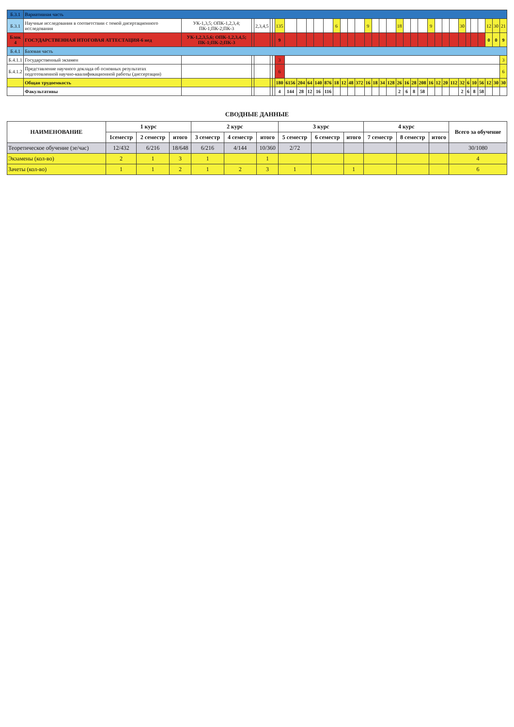| Б.3.1 | Вариативная часть | | | | | | | | | | | | | | | | | | | | | | | | | | | | | | | | | | |
| Б.3.1 | Научные исследования в соответствии с темой дисертационного исследования | УК-1,3,5; ОПК-1,2,3,4; ПК-1;ПК-2;ПК-3 | | 2,3,4,5 | | | 135 | | | | | | 6 | | | | 9 | | | | 18 | | | | 9 | | | | 30 | | | | 12 | 30 | 21 |
| Блок 4 | ГОСУДАРСТВЕННАЯ ИТОГОВАЯ АТТЕСТАЦИЯ-6 нед | УК-1,2,3,5,6; ОПК-1,2,3,4,5; ПК-1;ПК-2;ПК-3 | | | | | 9 | | | | | | | | | | | | | | | | | | | | | | | | | | 0 | 0 | 9 |
| Б.4.1 | Базовая часть | | | | | | | | | | | | | | | | | | | | | | | | | | | | | | | | | | |
| Б.4.1.1 | Государственный экзамен | | | | | | 3 | | | | | | | | | | | | | | | | | | | | | | | | | | | | 3 |
| Б.4.1.2 | Представление научного доклада об основных результатах подготовленной научно-квалификационной работы (диссертации) | | | | | | 6 | | | | | | | | | | | | | | | | | | | | | | | | | | | | 6 |
| | Общая трудоемкость | | | | | | 180 | 6156 | 204 | 64 | 140 | 876 | 18 | 12 | 48 | 372 | 16 | 18 | 34 | 128 | 26 | 16 | 28 | 208 | 16 | 12 | 20 | 112 | 32 | 6 | 10 | 56 | 12 | 30 | 30 |
| | Факультативы | | | | | | 4 | 144 | 28 | 12 | 16 | 116 | | | | | | | | | 2 | 6 | 8 | 58 | | | | | 2 | 6 | 8 | 58 | | | |
СВОДНЫЕ ДАННЫЕ
| НАИМЕНОВАНИЕ | 1 курс | | | 2 курс | | | 3 курс | | | 4 курс | | | Всего за обучение |
| --- | --- | --- | --- | --- | --- | --- | --- | --- | --- | --- | --- | --- | --- |
| | 1семестр | 2 семестр | итого | 3 семестр | 4 семестр | итого | 5 семестр | 6 семестр | итого | 7 семестр | 8 семестр | итого | |
| Теоретическое обучение (зе/час) | 12/432 | 6/216 | 18/648 | 6/216 | 4/144 | 10/360 | 2/72 | | | | | | 30/1080 |
| Экзамены (кол-во) | 2 | 1 | 3 | 1 | | 1 | | | | | | | 4 |
| Зачеты (кол-во) | 1 | 1 | 2 | 1 | 2 | 3 | 1 | | 1 | | | | 6 |